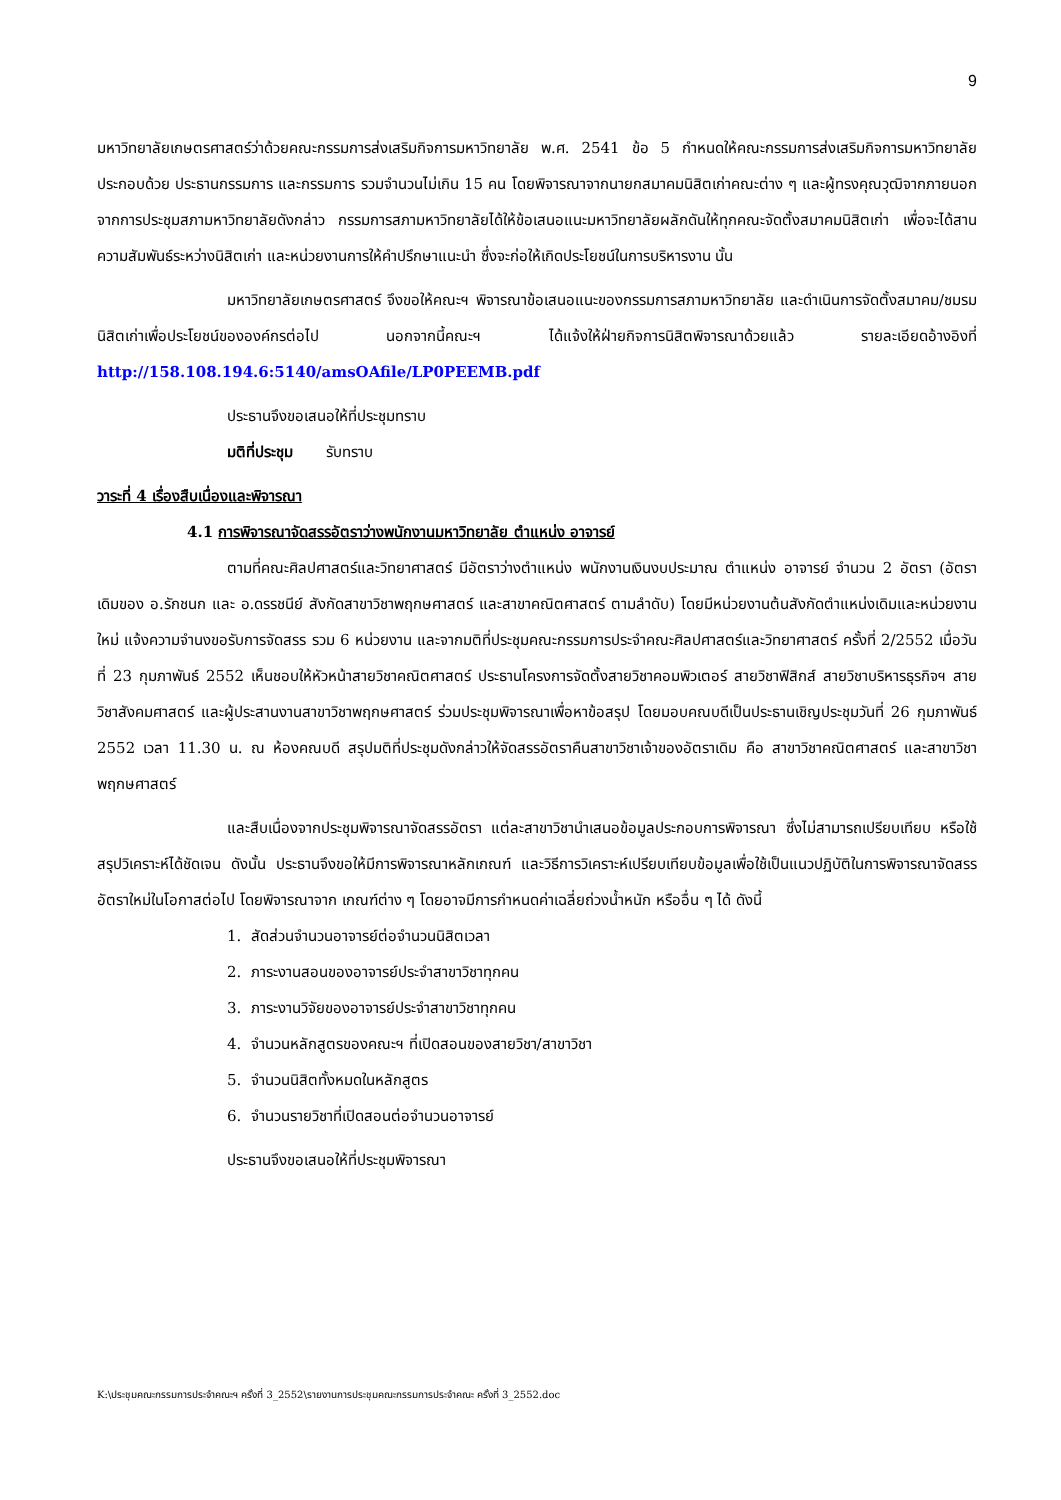9
มหาวิทยาลัยเกษตรศาสตร์ว่าด้วยคณะกรรมการส่งเสริมกิจการมหาวิทยาลัย พ.ศ. 2541 ข้อ 5 กำหนดให้คณะกรรมการส่งเสริมกิจการมหาวิทยาลัย ประกอบด้วย ประธานกรรมการ และกรรมการ รวมจำนวนไม่เกิน 15 คน โดยพิจารณาจากนายกสมาคมนิสิตเก่าคณะต่าง ๆ และผู้ทรงคุณวุฒิจากภายนอก จากการประชุมสภามหาวิทยาลัยดังกล่าว กรรมการสภามหาวิทยาลัยได้ให้ข้อเสนอแนะมหาวิทยาลัยผลักดันให้ทุกคณะจัดตั้งสมาคมนิสิตเก่า เพื่อจะได้สานความสัมพันธ์ระหว่างนิสิตเก่า และหน่วยงานการให้คำปรึกษาแนะนำ ซึ่งจะก่อให้เกิดประโยชน์ในการบริหารงาน นั้น
มหาวิทยาลัยเกษตรศาสตร์ จึงขอให้คณะฯ พิจารณาข้อเสนอแนะของกรรมการสภามหาวิทยาลัย และดำเนินการจัดตั้งสมาคม/ชมรมนิสิตเก่าเพื่อประโยชน์ขององค์กรต่อไป นอกจากนี้คณะฯ ได้แจ้งให้ฝ่ายกิจการนิสิตพิจารณาด้วยแล้ว รายละเอียดอ้างอิงที่ http://158.108.194.6:5140/amsOAfile/LP0PEEMB.pdf
ประธานจึงขอเสนอให้ที่ประชุมทราบ
มติที่ประชุม รับทราบ
วาระที่ 4 เรื่องสืบเนื่องและพิจารณา
4.1 การพิจารณาจัดสรรอัตราว่างพนักงานมหาวิทยาลัย ตำแหน่ง อาจารย์
ตามที่คณะศิลปศาสตร์และวิทยาศาสตร์ มีอัตราว่างตำแหน่ง พนักงานเงินงบประมาณ ตำแหน่ง อาจารย์ จำนวน 2 อัตรา (อัตราเดิมของ อ.รักชนก และ อ.ดรรชนีย์ สังกัดสาขาวิชาพฤกษศาสตร์ และสาขาคณิตศาสตร์ ตามลำดับ) โดยมีหน่วยงานต้นสังกัดตำแหน่งเดิมและหน่วยงานใหม่ แจ้งความจำนงขอรับการจัดสรร รวม 6 หน่วยงาน และจากมติที่ประชุมคณะกรรมการประจำคณะศิลปศาสตร์และวิทยาศาสตร์ ครั้งที่ 2/2552 เมื่อวันที่ 23 กุมภาพันธ์ 2552 เห็นชอบให้หัวหน้าสายวิชาคณิตศาสตร์ ประธานโครงการจัดตั้งสายวิชาคอมพิวเตอร์ สายวิชาฟิสิกส์ สายวิชาบริหารธุรกิจฯ สายวิชาสังคมศาสตร์ และผู้ประสานงานสาขาวิชาพฤกษศาสตร์ ร่วมประชุมพิจารณาเพื่อหาข้อสรุป โดยมอบคณบดีเป็นประธานเชิญประชุมวันที่ 26 กุมภาพันธ์ 2552 เวลา 11.30 น. ณ ห้องคณบดี สรุปมติที่ประชุมดังกล่าวให้จัดสรรอัตราคืนสาขาวิชาเจ้าของอัตราเดิม คือ สาขาวิชาคณิตศาสตร์ และสาขาวิชาพฤกษศาสตร์
และสืบเนื่องจากประชุมพิจารณาจัดสรรอัตรา แต่ละสาขาวิชานำเสนอข้อมูลประกอบการพิจารณา ซึ่งไม่สามารถเปรียบเทียบ หรือใช้สรุปวิเคราะห์ได้ชัดเจน ดังนั้น ประธานจึงขอให้มีการพิจารณาหลักเกณฑ์ และวิธีการวิเคราะห์เปรียบเทียบข้อมูลเพื่อใช้เป็นแนวปฏิบัติในการพิจารณาจัดสรรอัตราใหม่ในโอกาสต่อไป โดยพิจารณาจาก เกณฑ์ต่าง ๆ โดยอาจมีการกำหนดค่าเฉลี่ยถ่วงน้ำหนัก หรืออื่น ๆ ได้ ดังนี้
1. สัดส่วนจำนวนอาจารย์ต่อจำนวนนิสิตเวลา
2. ภาระงานสอนของอาจารย์ประจำสาขาวิชาทุกคน
3. ภาระงานวิจัยของอาจารย์ประจำสาขาวิชาทุกคน
4. จำนวนหลักสูตรของคณะฯ ที่เปิดสอนของสายวิชา/สาขาวิชา
5. จำนวนนิสิตทั้งหมดในหลักสูตร
6. จำนวนรายวิชาที่เปิดสอนต่อจำนวนอาจารย์
ประธานจึงขอเสนอให้ที่ประชุมพิจารณา
K:\ประชุมคณะกรรมการประจำคณะฯ ครั้งที่ 3_2552\รายงานการประชุมคณะกรรมการประจำคณะ ครั้งที่ 3_2552.doc